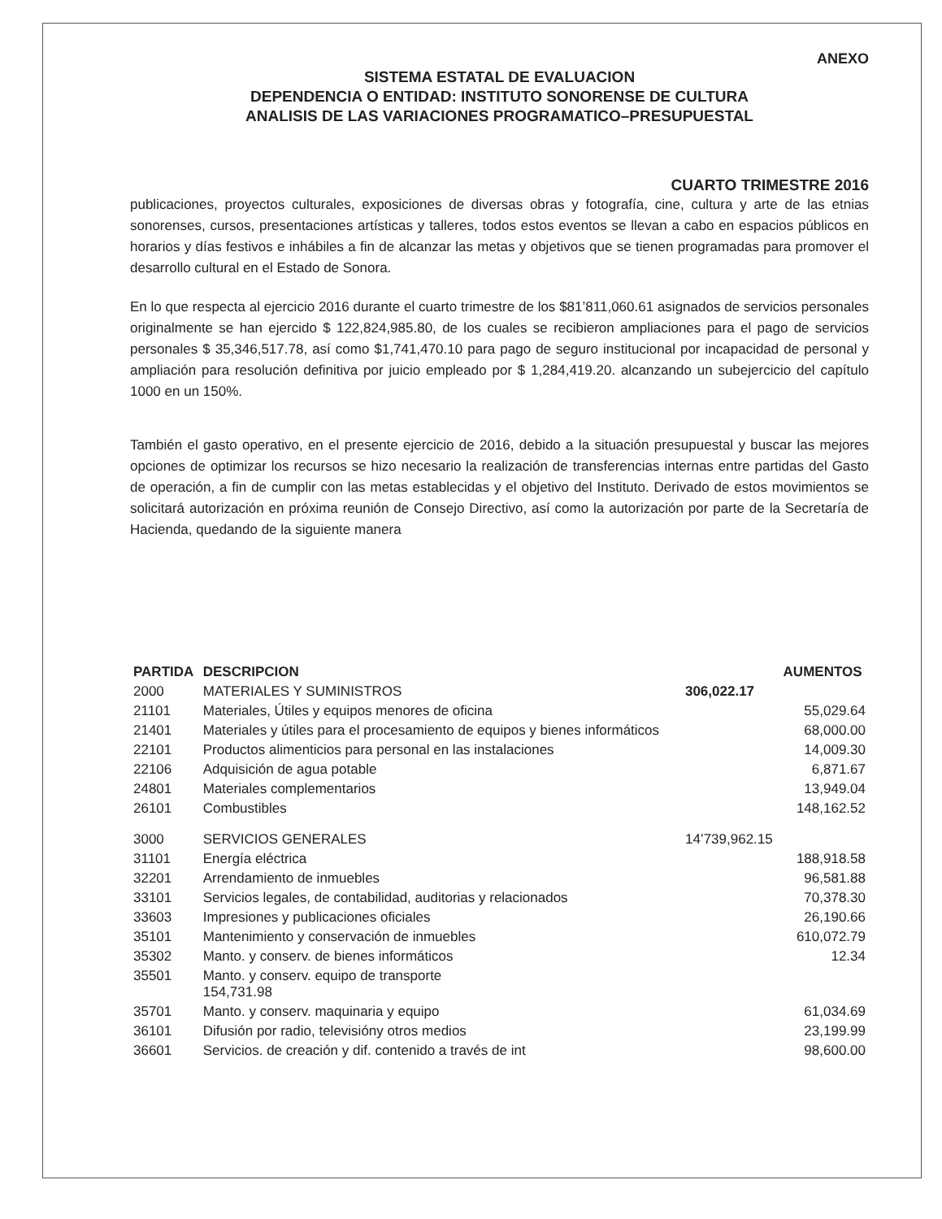ANEXO
SISTEMA ESTATAL DE EVALUACION
DEPENDENCIA O ENTIDAD: INSTITUTO SONORENSE DE CULTURA
ANALISIS DE LAS VARIACIONES PROGRAMATICO–PRESUPUESTAL
CUARTO TRIMESTRE 2016
publicaciones, proyectos culturales, exposiciones de diversas obras y fotografía, cine, cultura y arte de las etnias sonorenses, cursos, presentaciones artísticas y talleres, todos estos eventos se llevan a cabo en espacios públicos en horarios y días festivos e inhábiles a fin de alcanzar las metas y objetivos que se tienen programadas para promover el desarrollo cultural en el Estado de Sonora.
En lo que respecta al ejercicio 2016 durante el cuarto trimestre de los $81’811,060.61 asignados de servicios personales originalmente se han ejercido $ 122,824,985.80, de los cuales se recibieron ampliaciones para el pago de servicios personales $ 35,346,517.78, así como $1,741,470.10 para pago de seguro institucional por incapacidad de personal y ampliación para resolución definitiva por juicio empleado por $ 1,284,419.20. alcanzando un subejercicio del capítulo 1000 en un 150%.
También el gasto operativo, en el presente ejercicio de 2016, debido a la situación presupuestal y buscar las mejores opciones de optimizar los recursos se hizo necesario la realización de transferencias internas entre partidas del Gasto de operación, a fin de cumplir con las metas establecidas y el objetivo del Instituto. Derivado de estos movimientos se solicitará autorización en próxima reunión de Consejo Directivo, así como la autorización por parte de la Secretaría de Hacienda, quedando de la siguiente manera
| PARTIDA | DESCRIPCION | | AUMENTOS |
| --- | --- | --- | --- |
| 2000 | MATERIALES Y SUMINISTROS | 306,022.17 | |
| 21101 | Materiales, Útiles y equipos menores de oficina | | 55,029.64 |
| 21401 | Materiales y útiles para el procesamiento de equipos y bienes informáticos | | 68,000.00 |
| 22101 | Productos alimenticios para personal en las instalaciones | | 14,009.30 |
| 22106 | Adquisición de agua potable | | 6,871.67 |
| 24801 | Materiales complementarios | | 13,949.04 |
| 26101 | Combustibles | | 148,162.52 |
| 3000 | SERVICIOS GENERALES | 14’739,962.15 | |
| 31101 | Energía eléctrica | | 188,918.58 |
| 32201 | Arrendamiento de inmuebles | | 96,581.88 |
| 33101 | Servicios legales, de contabilidad, auditorias y relacionados | | 70,378.30 |
| 33603 | Impresiones y publicaciones oficiales | | 26,190.66 |
| 35101 | Mantenimiento y conservación de inmuebles | | 610,072.79 |
| 35302 | Manto. y conserv. de bienes informáticos | | 12.34 |
| 35501 | Manto. y conserv. equipo de transporte 154,731.98 | | |
| 35701 | Manto. y conserv. maquinaria y equipo | | 61,034.69 |
| 36101 | Difusión por radio, televisióny otros medios | | 23,199.99 |
| 36601 | Servicios. de creación y dif. contenido a través de int | | 98,600.00 |